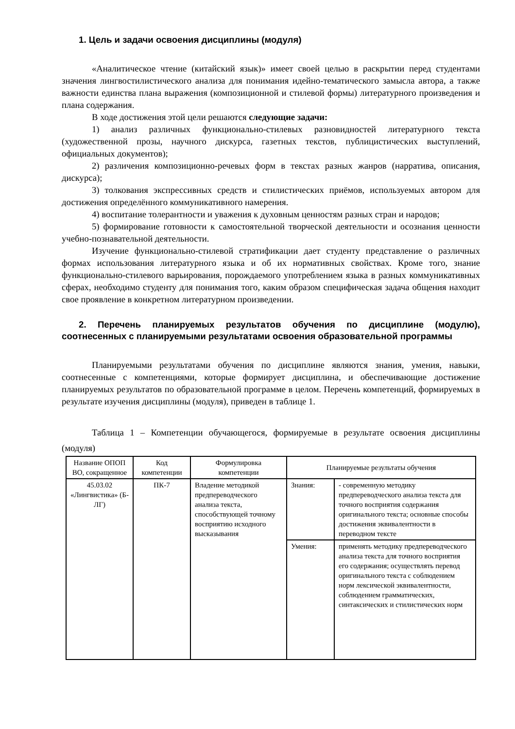1. Цель и задачи освоения дисциплины (модуля)
«Аналитическое чтение (китайский язык)» имеет своей целью в раскрытии перед студентами значения лингвостилистического анализа для понимания идейно-тематического замысла автора, а также важности единства плана выражения (композиционной и стилевой формы) литературного произведения и плана содержания.
В ходе достижения этой цели решаются следующие задачи:
1) анализ различных функционально-стилевых разновидностей литературного текста (художественной прозы, научного дискурса, газетных текстов, публицистических выступлений, официальных документов);
2) различения композиционно-речевых форм в текстах разных жанров (нарратива, описания, дискурса);
3) толкования экспрессивных средств и стилистических приёмов, используемых автором для достижения определённого коммуникативного намерения.
4) воспитание толерантности и уважения к духовным ценностям разных стран и народов;
5) формирование готовности к самостоятельной творческой деятельности и осознания ценности учебно-познавательной деятельности.
Изучение функционально-стилевой стратификации дает студенту представление о различных формах использования литературного языка и об их нормативных свойствах. Кроме того, знание функционально-стилевого варьирования, порождаемого употреблением языка в разных коммуникативных сферах, необходимо студенту для понимания того, каким образом специфическая задача общения находит свое проявление в конкретном литературном произведении.
2. Перечень планируемых результатов обучения по дисциплине (модулю), соотнесенных с планируемыми результатами освоения образовательной программы
Планируемыми результатами обучения по дисциплине являются знания, умения, навыки, соотнесенные с компетенциями, которые формирует дисциплина, и обеспечивающие достижение планируемых результатов по образовательной программе в целом. Перечень компетенций, формируемых в результате изучения дисциплины (модуля), приведен в таблице 1.
Таблица 1 – Компетенции обучающегося, формируемые в результате освоения дисциплины (модуля)
| Название ОПОП ВО, сокращенное | Код компетенции | Формулировка компетенции | Планируемые результаты обучения | |
| 45.03.02 «Лингвистика» (Б-ЛГ) | ПК-7 | Владение методикой предпереводческого анализа текста, способствующей точному восприятию исходного высказывания | Знания: | - современную методику предпереводческого анализа текста для точного восприятия содержания оригинального текста; основные способы достижения эквивалентности в переводном тексте |
| | | | Умения: | применять методику предпереводческого анализа текста для точного восприятия его содержания; осуществлять перевод оригинального текста с соблюдением норм лексической эквивалентности, соблюдением грамматических, синтаксических и стилистических норм |